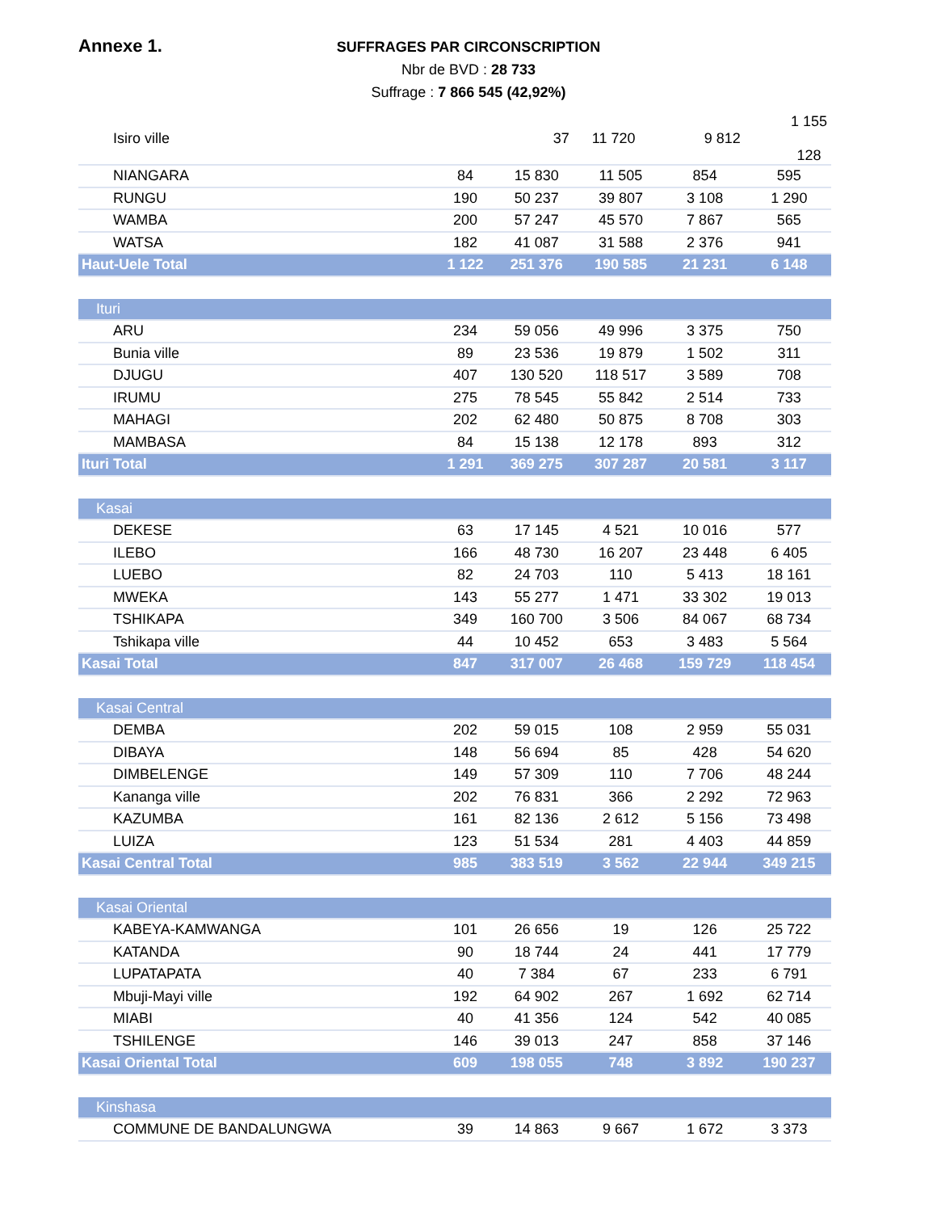Annexe 1.
SUFFRAGES PAR CIRCONSCRIPTION
Nbr de BVD : 28 733
Suffrage : 7 866 545 (42,92%)
| Isiro ville | 37 | 11 720 | 9 812 | 1 155 128 |
| NIANGARA | 84 | 15 830 | 11 505 | 854 | 595 |
| RUNGU | 190 | 50 237 | 39 807 | 3 108 | 1 290 |
| WAMBA | 200 | 57 247 | 45 570 | 7 867 | 565 |
| WATSA | 182 | 41 087 | 31 588 | 2 376 | 941 |
| Haut-Uele Total | 1 122 | 251 376 | 190 585 | 21 231 | 6 148 |
| Ituri | | | | | |
| ARU | 234 | 59 056 | 49 996 | 3 375 | 750 |
| Bunia ville | 89 | 23 536 | 19 879 | 1 502 | 311 |
| DJUGU | 407 | 130 520 | 118 517 | 3 589 | 708 |
| IRUMU | 275 | 78 545 | 55 842 | 2 514 | 733 |
| MAHAGI | 202 | 62 480 | 50 875 | 8 708 | 303 |
| MAMBASA | 84 | 15 138 | 12 178 | 893 | 312 |
| Ituri Total | 1 291 | 369 275 | 307 287 | 20 581 | 3 117 |
| Kasai | | | | | |
| DEKESE | 63 | 17 145 | 4 521 | 10 016 | 577 |
| ILEBO | 166 | 48 730 | 16 207 | 23 448 | 6 405 |
| LUEBO | 82 | 24 703 | 110 | 5 413 | 18 161 |
| MWEKA | 143 | 55 277 | 1 471 | 33 302 | 19 013 |
| TSHIKAPA | 349 | 160 700 | 3 506 | 84 067 | 68 734 |
| Tshikapa ville | 44 | 10 452 | 653 | 3 483 | 5 564 |
| Kasai Total | 847 | 317 007 | 26 468 | 159 729 | 118 454 |
| Kasai Central | | | | | |
| DEMBA | 202 | 59 015 | 108 | 2 959 | 55 031 |
| DIBAYA | 148 | 56 694 | 85 | 428 | 54 620 |
| DIMBELENGE | 149 | 57 309 | 110 | 7 706 | 48 244 |
| Kananga ville | 202 | 76 831 | 366 | 2 292 | 72 963 |
| KAZUMBA | 161 | 82 136 | 2 612 | 5 156 | 73 498 |
| LUIZA | 123 | 51 534 | 281 | 4 403 | 44 859 |
| Kasai Central Total | 985 | 383 519 | 3 562 | 22 944 | 349 215 |
| Kasai Oriental | | | | | |
| KABEYA-KAMWANGA | 101 | 26 656 | 19 | 126 | 25 722 |
| KATANDA | 90 | 18 744 | 24 | 441 | 17 779 |
| LUPATAPATA | 40 | 7 384 | 67 | 233 | 6 791 |
| Mbuji-Mayi ville | 192 | 64 902 | 267 | 1 692 | 62 714 |
| MIABI | 40 | 41 356 | 124 | 542 | 40 085 |
| TSHILENGE | 146 | 39 013 | 247 | 858 | 37 146 |
| Kasai Oriental Total | 609 | 198 055 | 748 | 3 892 | 190 237 |
| Kinshasa | | | | | |
| COMMUNE DE BANDALUNGWA | 39 | 14 863 | 9 667 | 1 672 | 3 373 |